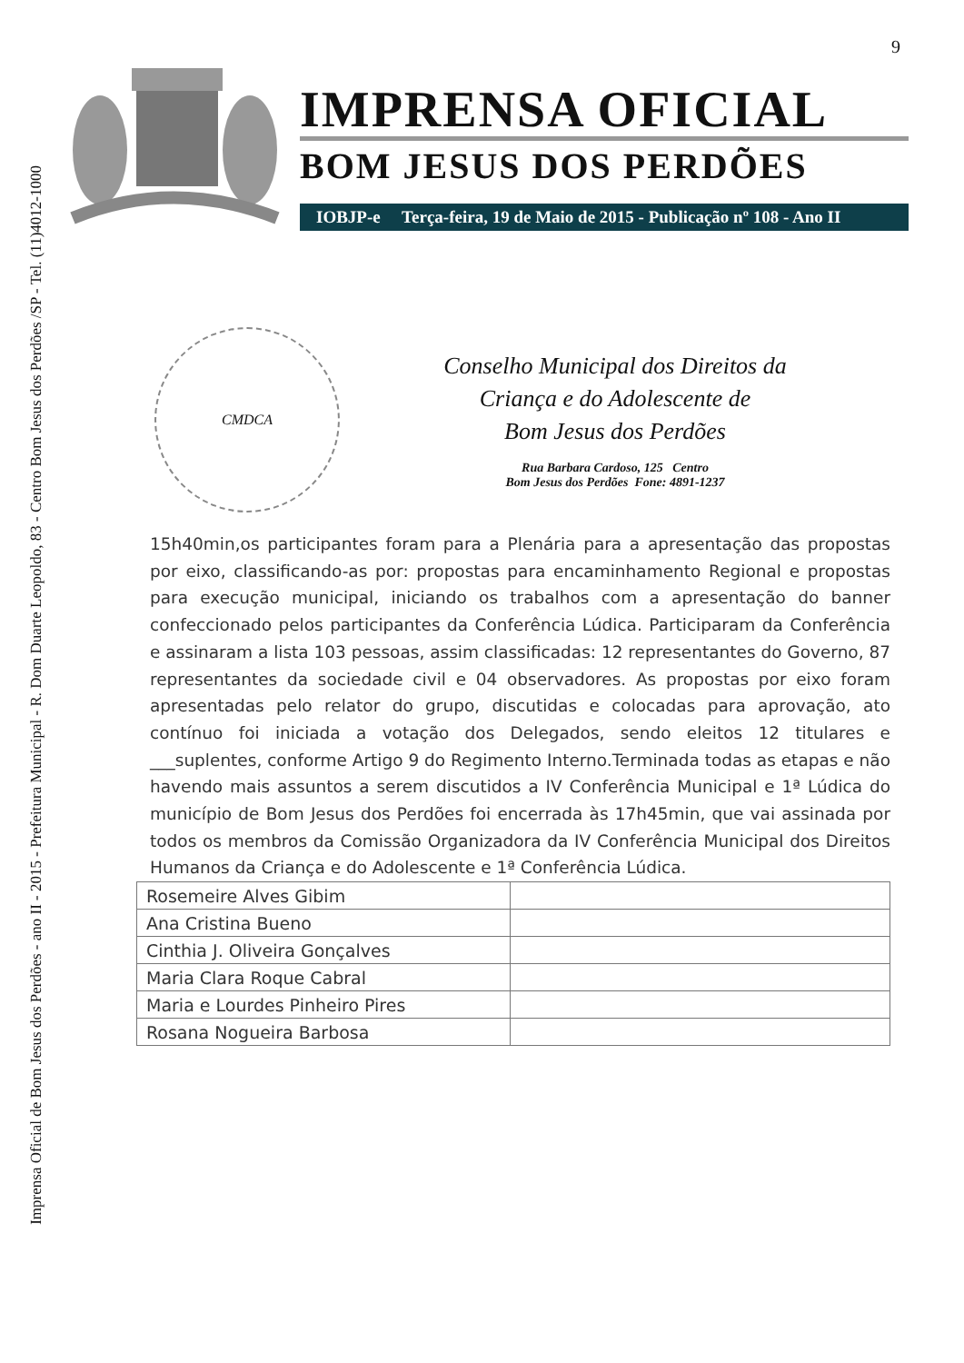Imprensa Oficial de Bom Jesus dos Perdões - ano II - 2015 - Prefeitura Municipal - R. Dom Duarte Leopoldo, 83 - Centro Bom Jesus dos Perdões /SP - Tel. (11)4012-1000
9
IMPRENSA OFICIAL
BOM JESUS DOS PERDÕES
IOBJP-e Terça-feira, 19 de Maio de 2015 - Publicação nº 108 - Ano II
CMDCA
Conselho Municipal dos Direitos da
Criança e do Adolescente de
Bom Jesus dos Perdões
Rua Barbara Cardoso, 125 Centro
Bom Jesus dos Perdões Fone: 4891-1237
15h40min,os participantes foram para a Plenária para a apresentação das propostas por eixo, classificando-as por: propostas para encaminhamento Regional e propostas para execução municipal, iniciando os trabalhos com a apresentação do banner confeccionado pelos participantes da Conferência Lúdica. Participaram da Conferência e assinaram a lista 103 pessoas, assim classificadas: 12 representantes do Governo, 87 representantes da sociedade civil e 04 observadores. As propostas por eixo foram apresentadas pelo relator do grupo, discutidas e colocadas para aprovação, ato contínuo foi iniciada a votação dos Delegados, sendo eleitos 12 titulares e ___suplentes, conforme Artigo 9 do Regimento Interno.Terminada todas as etapas e não havendo mais assuntos a serem discutidos a IV Conferência Municipal e 1ª Lúdica do município de Bom Jesus dos Perdões foi encerrada às 17h45min, que vai assinada por todos os membros da Comissão Organizadora da IV Conferência Municipal dos Direitos Humanos da Criança e do Adolescente e 1ª Conferência Lúdica.
| Rosemeire Alves Gibim | |
| Ana Cristina Bueno | |
| Cinthia J. Oliveira Gonçalves | |
| Maria Clara Roque Cabral | |
| Maria e Lourdes Pinheiro Pires | |
| Rosana Nogueira Barbosa | |